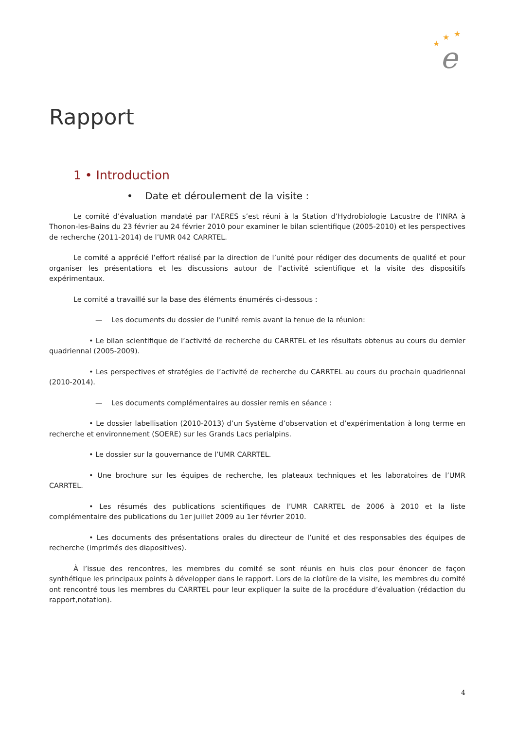★
★
★
e
Rapport
1 • Introduction
• Date et déroulement de la visite :
Le comité d’évaluation mandaté par l’AERES s’est réuni à la Station d’Hydrobiologie Lacustre de l’INRA à Thonon-les-Bains du 23 février au 24 février 2010 pour examiner le bilan scientifique (2005-2010) et les perspectives de recherche (2011-2014) de l’UMR 042 CARRTEL.
Le comité a apprécié l’effort réalisé par la direction de l’unité pour rédiger des documents de qualité et pour organiser les présentations et les discussions autour de l’activité scientifique et la visite des dispositifs expérimentaux.
Le comité a travaillé sur la base des éléments énumérés ci-dessous :
— Les documents du dossier de l’unité remis avant la tenue de la réunion:
• Le bilan scientifique de l’activité de recherche du CARRTEL et les résultats obtenus au cours du dernier quadriennal (2005-2009).
• Les perspectives et stratégies de l’activité de recherche du CARRTEL au cours du prochain quadriennal (2010-2014).
— Les documents complémentaires au dossier remis en séance :
• Le dossier labellisation (2010-2013) d’un Système d’observation et d’expérimentation à long terme en recherche et environnement (SOERE) sur les Grands Lacs perialpins.
• Le dossier sur la gouvernance de l’UMR CARRTEL.
• Une brochure sur les équipes de recherche, les plateaux techniques et les laboratoires de l’UMR CARRTEL.
• Les résumés des publications scientifiques de l’UMR CARRTEL de 2006 à 2010 et la liste complémentaire des publications du 1er juillet 2009 au 1er février 2010.
• Les documents des présentations orales du directeur de l’unité et des responsables des équipes de recherche (imprimés des diapositives).
À l’issue des rencontres, les membres du comité se sont réunis en huis clos pour énoncer de façon synthétique les principaux points à développer dans le rapport. Lors de la clotûre de la visite, les membres du comité ont rencontré tous les membres du CARRTEL pour leur expliquer la suite de la procédure d’évaluation (rédaction du rapport,notation).
4